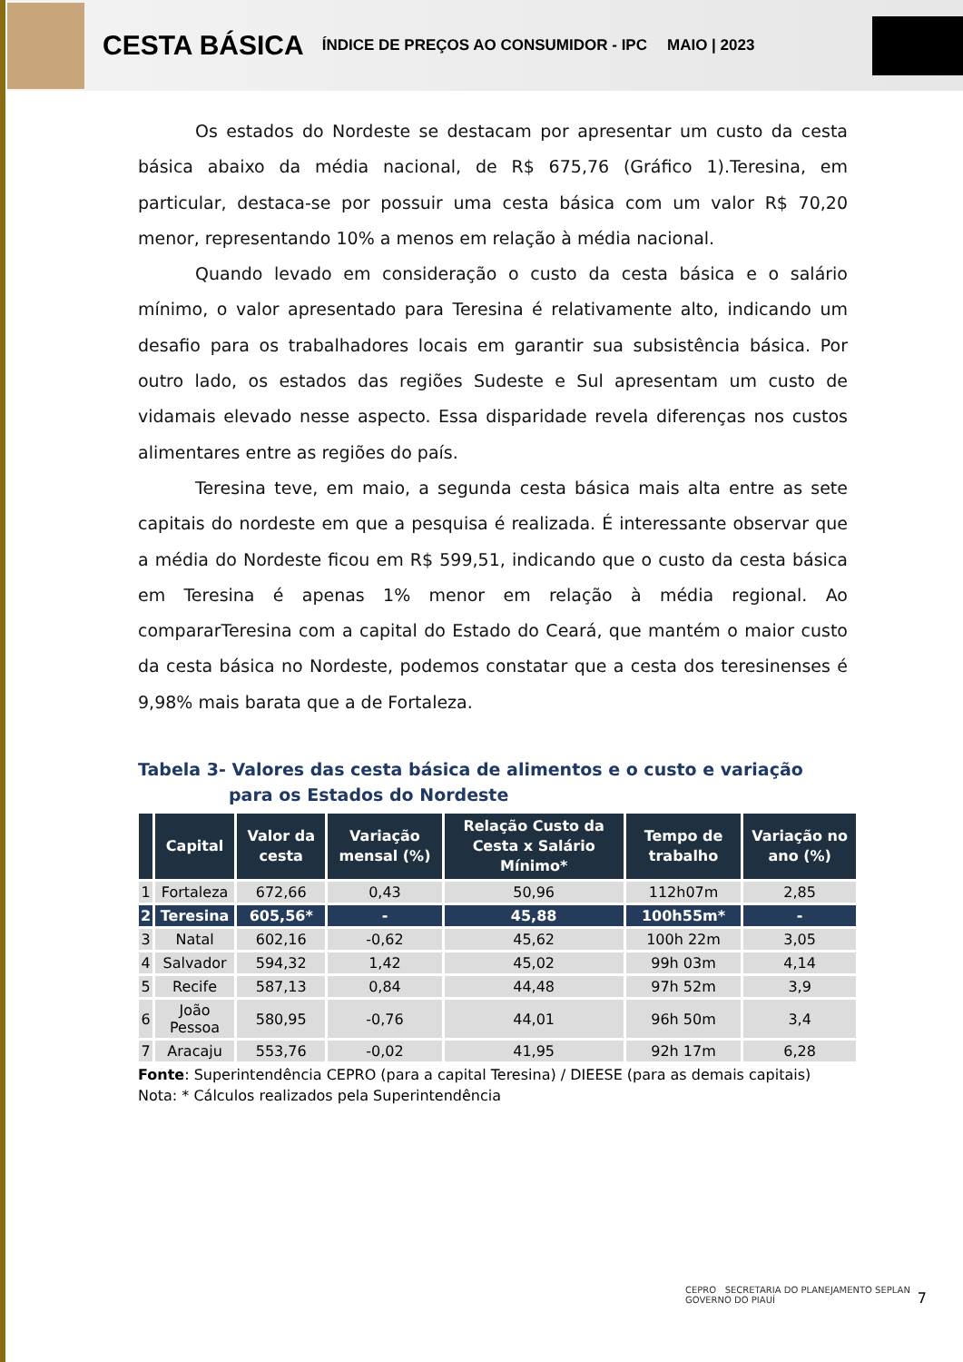CESTA BÁSICA ÍNDICE DE PREÇOS AO CONSUMIDOR - IPC MAIO | 2023
Os estados do Nordeste se destacam por apresentar um custo da cesta básica abaixo da média nacional, de R$ 675,76 (Gráfico 1).Teresina, em particular, destaca-se por possuir uma cesta básica com um valor R$ 70,20 menor, representando 10% a menos em relação à média nacional.
Quando levado em consideração o custo da cesta básica e o salário mínimo, o valor apresentado para Teresina é relativamente alto, indicando um desafio para os trabalhadores locais em garantir sua subsistência básica. Por outro lado, os estados das regiões Sudeste e Sul apresentam um custo de vidamais elevado nesse aspecto. Essa disparidade revela diferenças nos custos alimentares entre as regiões do país.
Teresina teve, em maio, a segunda cesta básica mais alta entre as sete capitais do nordeste em que a pesquisa é realizada. É interessante observar que a média do Nordeste ficou em R$ 599,51, indicando que o custo da cesta básica em Teresina é apenas 1% menor em relação à média regional. Ao compararTeresina com a capital do Estado do Ceará, que mantém o maior custo da cesta básica no Nordeste, podemos constatar que a cesta dos teresinenses é 9,98% mais barata que a de Fortaleza.
Tabela 3- Valores das cesta básica de alimentos e o custo e variação para os Estados do Nordeste
| | Capital | Valor da cesta | Variação mensal (%) | Relação Custo da Cesta x Salário Mínimo* | Tempo de trabalho | Variação no ano (%) |
| --- | --- | --- | --- | --- | --- | --- |
| 1 | Fortaleza | 672,66 | 0,43 | 50,96 | 112h07m | 2,85 |
| 2 | Teresina | 605,56* | - | 45,88 | 100h55m* | - |
| 3 | Natal | 602,16 | -0,62 | 45,62 | 100h 22m | 3,05 |
| 4 | Salvador | 594,32 | 1,42 | 45,02 | 99h 03m | 4,14 |
| 5 | Recife | 587,13 | 0,84 | 44,48 | 97h 52m | 3,9 |
| 6 | João Pessoa | 580,95 | -0,76 | 44,01 | 96h 50m | 3,4 |
| 7 | Aracaju | 553,76 | -0,02 | 41,95 | 92h 17m | 6,28 |
Fonte: Superintendência CEPRO (para a capital Teresina) / DIEESE (para as demais capitais)
Nota: * Cálculos realizados pela Superintendência
CEPRO SECRETARIA DO PLANEJAMENTO SEPLAN GOVERNO DO PIAUÍ
7